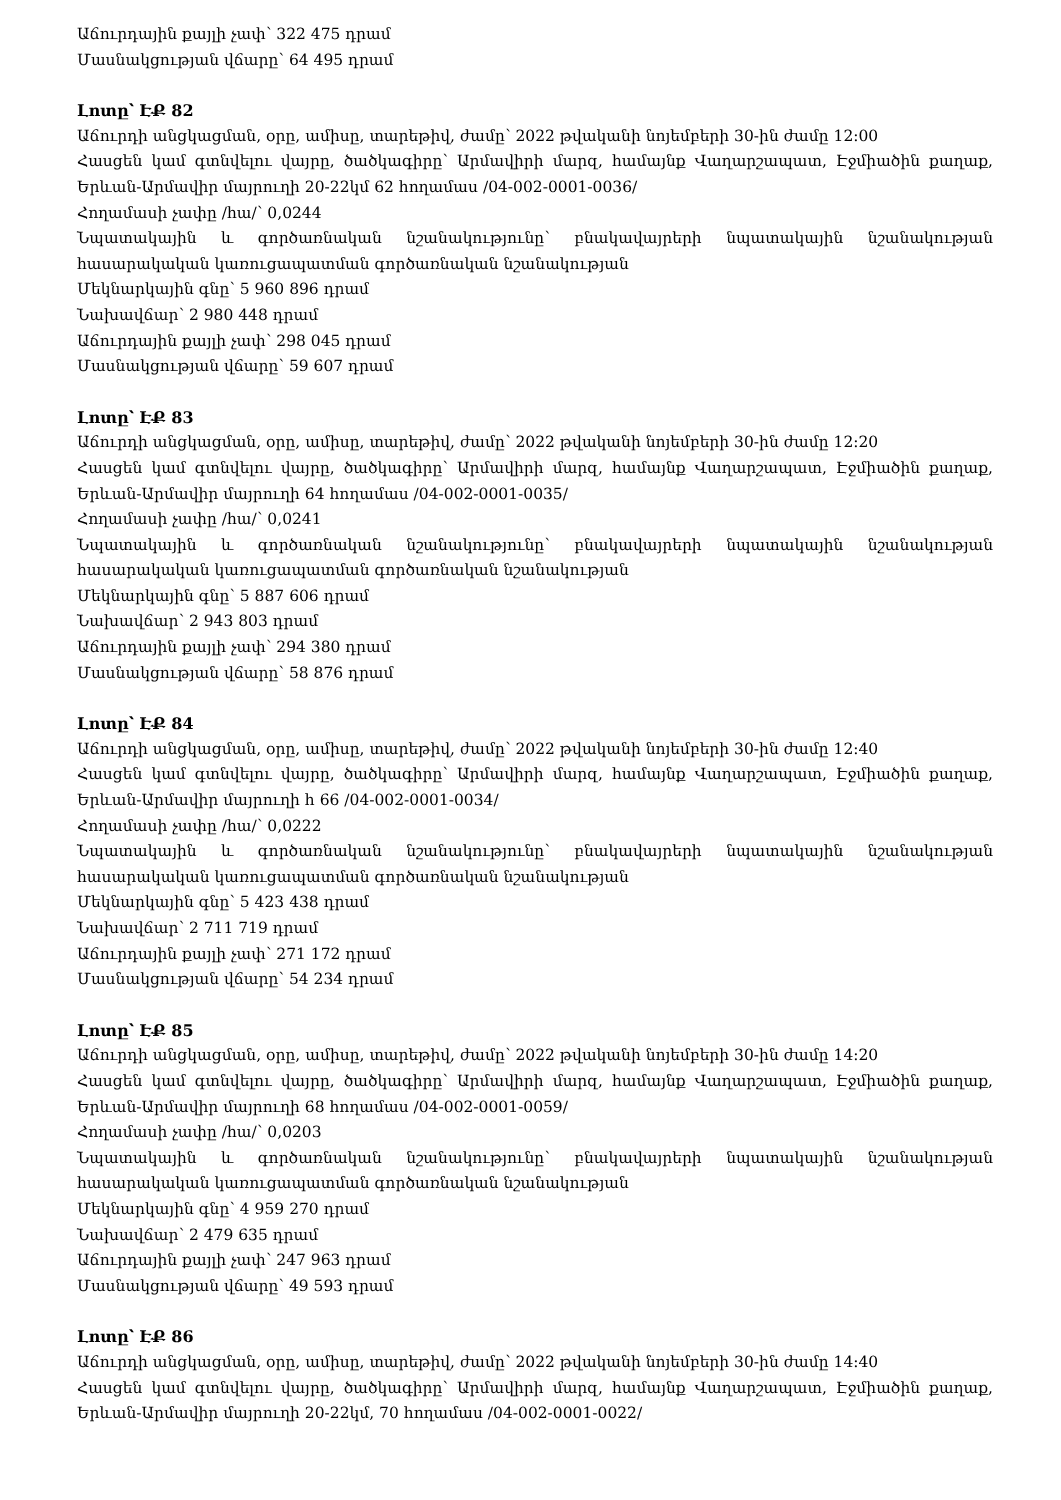Աճուրդային քայլի չափ՝ 322 475 դրամ
Մասնակցության վճարը՝ 64 495 դրամ
Լոտը՝ ԷՔ 82
Աճուրդի անցկացման, օրը, ամիսը, տարեթիվ, ժամը՝ 2022 թվականի նոյեմբերի 30-ին ժամը 12:00
Հասցեն կամ գտնվելու վայրը, ծածկագիրը՝ Արմավիրի մարզ, համայնք Վաղարշապատ, Էջմիածին քաղաք, Երևան-Արմավիր մայրուղի 20-22կմ 62 հողամաս /04-002-0001-0036/
Հողամասի չափը /հա/՝ 0,0244
Նպատակային և գործառնական նշանակությունը՝ բնակավայրերի նպատակային նշանակության հասարակական կառուցապատման գործառնական նշանակության
Մեկնարկային գնը՝ 5 960 896 դրամ
Նախավճար՝ 2 980 448 դրամ
Աճուրդային քայլի չափ՝ 298 045 դրամ
Մասնակցության վճարը՝ 59 607 դրամ
Լոտը՝ ԷՔ 83
Աճուրդի անցկացման, օրը, ամիսը, տարեթիվ, ժամը՝ 2022 թվականի նոյեմբերի 30-ին ժամը 12:20
Հասցեն կամ գտնվելու վայրը, ծածկագիրը՝ Արմավիրի մարզ, համայնք Վաղարշապատ, Էջմիածին քաղաք, Երևան-Արմավիր մայրուղի 64 հողամաս /04-002-0001-0035/
Հողամասի չափը /հա/՝ 0,0241
Նպատակային և գործառնական նշանակությունը՝ բնակավայրերի նպատակային նշանակության հասարակական կառուցապատման գործառնական նշանակության
Մեկնարկային գնը՝ 5 887 606 դրամ
Նախավճար՝ 2 943 803 դրամ
Աճուրդային քայլի չափ՝ 294 380 դրամ
Մասնակցության վճարը՝ 58 876 դրամ
Լոտը՝ ԷՔ 84
Աճուրդի անցկացման, օրը, ամիսը, տարեթիվ, ժամը՝ 2022 թվականի նոյեմբերի 30-ին ժամը 12:40
Հասցեն կամ գտնվելու վայրը, ծածկագիրը՝ Արմավիրի մարզ, համայնք Վաղարշապատ, Էջմիածին քաղաք, Երևան-Արմավիր մայրուղի հ 66 /04-002-0001-0034/
Հողամասի չափը /հա/՝ 0,0222
Նպատակային և գործառնական նշանակությունը՝ բնակավայրերի նպատակային նշանակության հասարակական կառուցապատման գործառնական նշանակության
Մեկնարկային գնը՝ 5 423 438 դրամ
Նախավճար՝ 2 711 719 դրամ
Աճուրդային քայլի չափ՝ 271 172 դրամ
Մասնակցության վճարը՝ 54 234 դրամ
Լոտը՝ ԷՔ 85
Աճուրդի անցկացման, օրը, ամիսը, տարեթիվ, ժամը՝ 2022 թվականի նոյեմբերի 30-ին ժամը 14:20
Հասցեն կամ գտնվելու վայրը, ծածկագիրը՝ Արմավիրի մարզ, համայնք Վաղարշապատ, Էջմիածին քաղաք, Երևան-Արմավիր մայրուղի 68 հողամաս /04-002-0001-0059/
Հողամասի չափը /հա/՝ 0,0203
Նպատակային և գործառնական նշանակությունը՝ բնակավայրերի նպատակային նշանակության հասարակական կառուցապատման գործառնական նշանակության
Մեկնարկային գնը՝ 4 959 270 դրամ
Նախավճար՝ 2 479 635 դրամ
Աճուրդային քայլի չափ՝ 247 963 դրամ
Մասնակցության վճարը՝ 49 593 դրամ
Լոտը՝ ԷՔ 86
Աճուրդի անցկացման, օրը, ամիսը, տարեթիվ, ժամը՝ 2022 թվականի նոյեմբերի 30-ին ժամը 14:40
Հասցեն կամ գտնվելու վայրը, ծածկագիրը՝ Արմավիրի մարզ, համայնք Վաղարշապատ, Էջմիածին քաղաք, Երևան-Արմավիր մայրուղի 20-22կմ, 70 հողամաս /04-002-0001-0022/